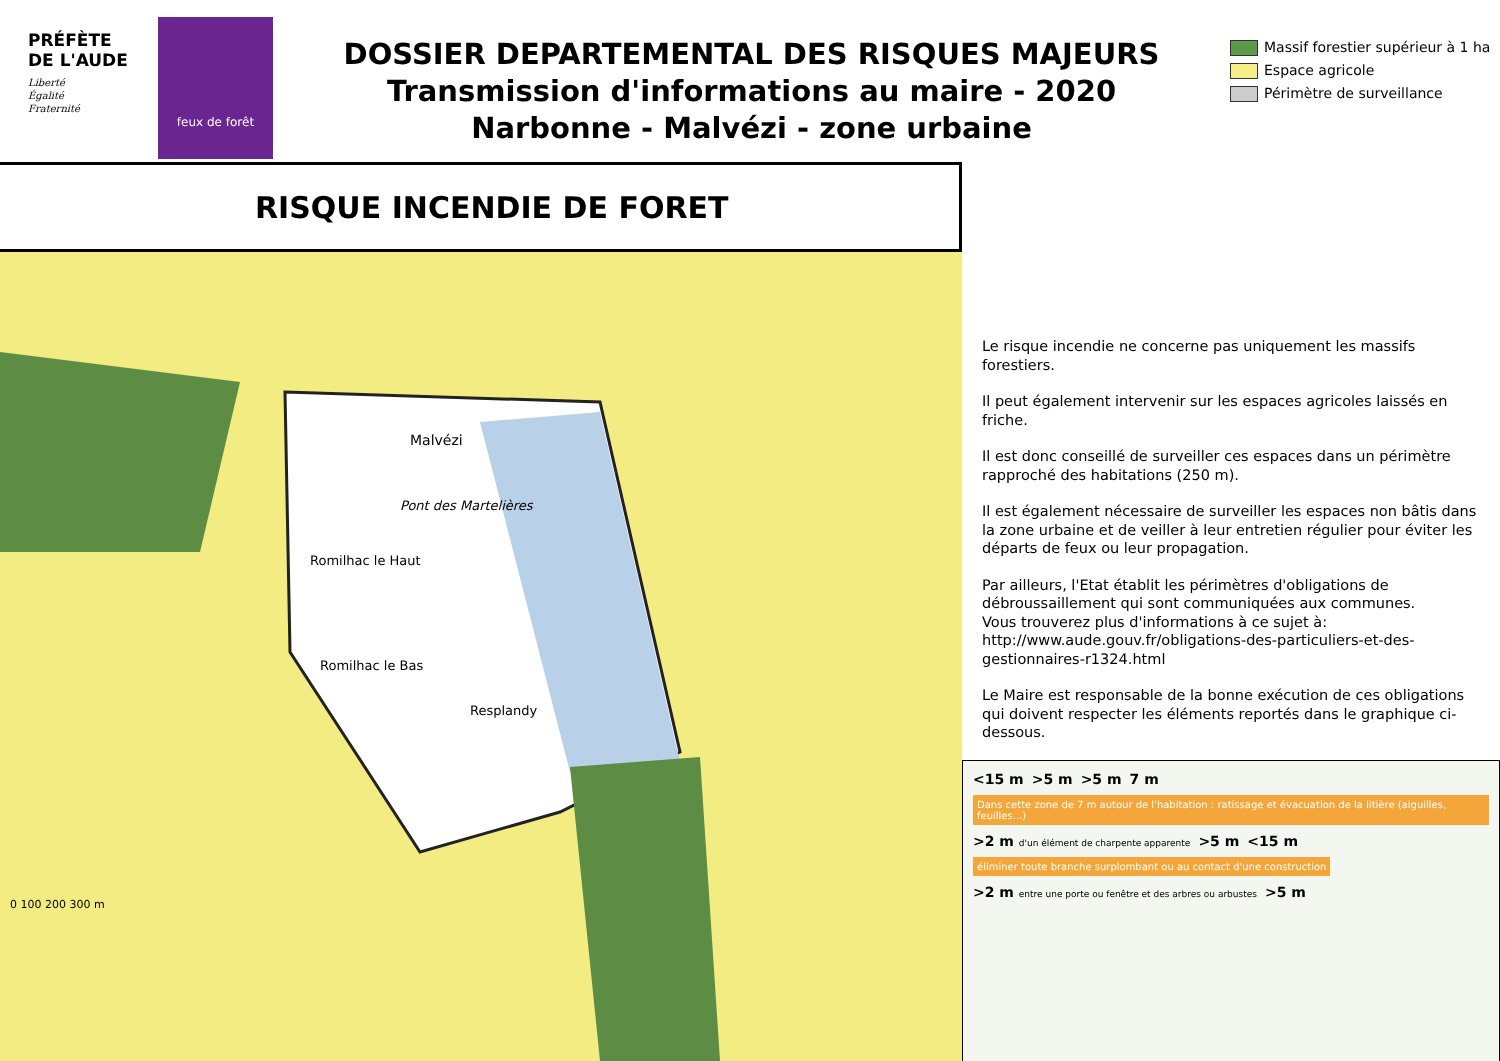PRÉFÈTE
DE L'AUDE
Liberté
Égalité
Fraternité
feux de forêt
DOSSIER DEPARTEMENTAL DES RISQUES MAJEURS
Transmission d'informations au maire - 2020
Narbonne - Malvézi - zone urbaine
Massif forestier supérieur à 1 ha
Espace agricole
Périmètre de surveillance
RISQUE INCENDIE DE FORET
Malvézi
Pont des Martelières
Romilhac le Haut
Romilhac le Bas
Resplandy
0 100 200 300 m
Le risque incendie ne concerne pas uniquement les massifs forestiers.
Il peut également intervenir sur les espaces agricoles laissés en friche.
Il est donc conseillé de surveiller ces espaces dans un périmètre rapproché des habitations (250 m).
Il est également nécessaire de surveiller les espaces non bâtis dans la zone urbaine et de veiller à leur entretien régulier pour éviter les départs de feux ou leur propagation.
Par ailleurs, l'Etat établit les périmètres d'obligations de débroussaillement qui sont communiquées aux communes.
Vous trouverez plus d'informations à ce sujet à:
http://www.aude.gouv.fr/obligations-des-particuliers-et-des-gestionnaires-r1324.html
Le Maire est responsable de la bonne exécution de ces obligations qui doivent respecter les éléments reportés dans le graphique ci-dessous.
<15 m >5 m >5 m 7 m Dans cette zone de 7 m autour de l'habitation : ratissage et évacuation de la litière (aiguilles, feuilles...) >2 m d'un élément de charpente apparente >5 m <15 m éliminer toute branche surplombant ou au contact d'une construction >2 m entre une porte ou fenêtre et des arbres ou arbustes >5 m